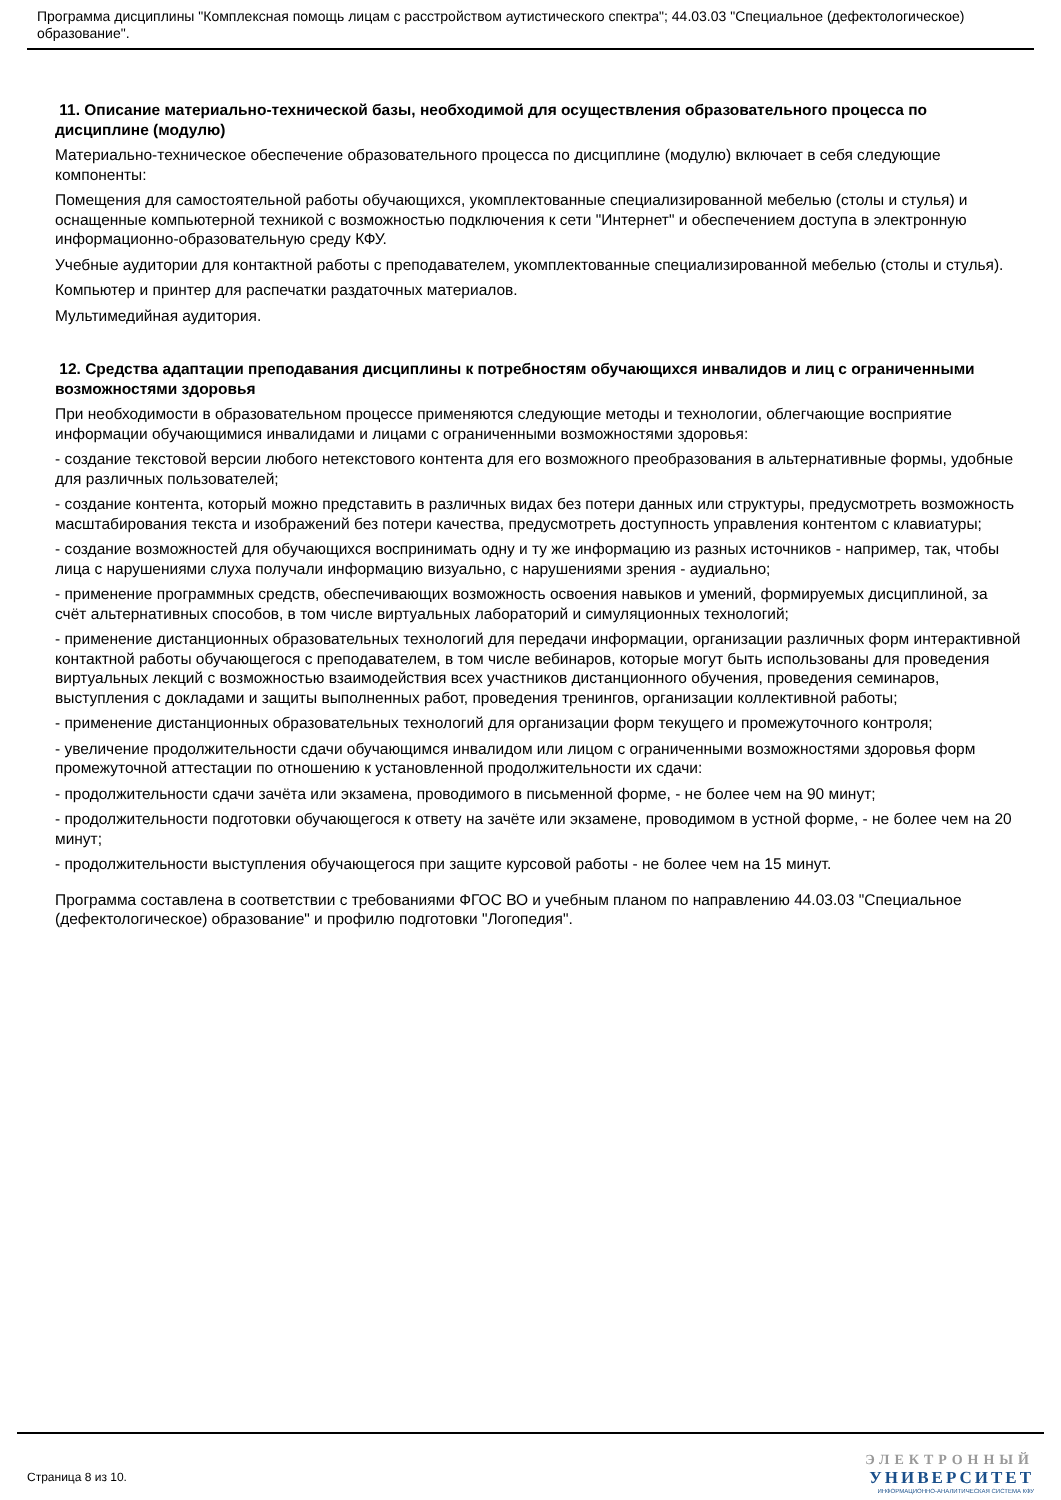Программа дисциплины "Комплексная помощь лицам с расстройством аутистического спектра"; 44.03.03 "Специальное (дефектологическое) образование".
11. Описание материально-технической базы, необходимой для осуществления образовательного процесса по дисциплине (модулю)
Материально-техническое обеспечение образовательного процесса по дисциплине (модулю) включает в себя следующие компоненты:
Помещения для самостоятельной работы обучающихся, укомплектованные специализированной мебелью (столы и стулья) и оснащенные компьютерной техникой с возможностью подключения к сети "Интернет" и обеспечением доступа в электронную информационно-образовательную среду КФУ.
Учебные аудитории для контактной работы с преподавателем, укомплектованные специализированной мебелью (столы и стулья).
Компьютер и принтер для распечатки раздаточных материалов.
Мультимедийная аудитория.
12. Средства адаптации преподавания дисциплины к потребностям обучающихся инвалидов и лиц с ограниченными возможностями здоровья
При необходимости в образовательном процессе применяются следующие методы и технологии, облегчающие восприятие информации обучающимися инвалидами и лицами с ограниченными возможностями здоровья:
- создание текстовой версии любого нетекстового контента для его возможного преобразования в альтернативные формы, удобные для различных пользователей;
- создание контента, который можно представить в различных видах без потери данных или структуры, предусмотреть возможность масштабирования текста и изображений без потери качества, предусмотреть доступность управления контентом с клавиатуры;
- создание возможностей для обучающихся воспринимать одну и ту же информацию из разных источников - например, так, чтобы лица с нарушениями слуха получали информацию визуально, с нарушениями зрения - аудиально;
- применение программных средств, обеспечивающих возможность освоения навыков и умений, формируемых дисциплиной, за счёт альтернативных способов, в том числе виртуальных лабораторий и симуляционных технологий;
- применение дистанционных образовательных технологий для передачи информации, организации различных форм интерактивной контактной работы обучающегося с преподавателем, в том числе вебинаров, которые могут быть использованы для проведения виртуальных лекций с возможностью взаимодействия всех участников дистанционного обучения, проведения семинаров, выступления с докладами и защиты выполненных работ, проведения тренингов, организации коллективной работы;
- применение дистанционных образовательных технологий для организации форм текущего и промежуточного контроля;
- увеличение продолжительности сдачи обучающимся инвалидом или лицом с ограниченными возможностями здоровья форм промежуточной аттестации по отношению к установленной продолжительности их сдачи:
- продолжительности сдачи зачёта или экзамена, проводимого в письменной форме, - не более чем на 90 минут;
- продолжительности подготовки обучающегося к ответу на зачёте или экзамене, проводимом в устной форме, - не более чем на 20 минут;
- продолжительности выступления обучающегося при защите курсовой работы - не более чем на 15 минут.
Программа составлена в соответствии с требованиями ФГОС ВО и учебным планом по направлению 44.03.03 "Специальное (дефектологическое) образование" и профилю подготовки "Логопедия".
Страница 8 из 10.
ЭЛЕКТРОННЫЙ
УНИВЕРСИТЕТ
ИНФОРМАЦИОННО-АНАЛИТИЧЕСКАЯ СИСТЕМА КФУ